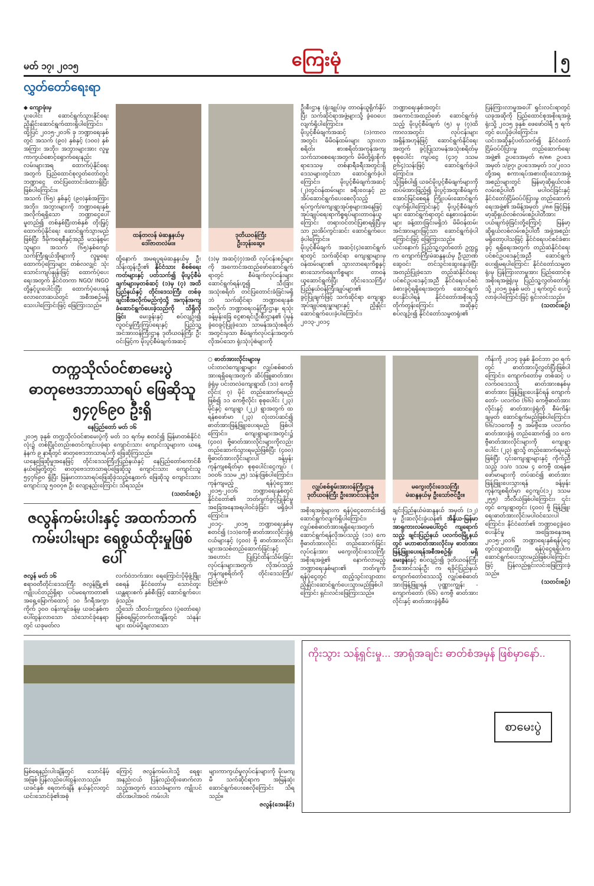မတ် ၁၇၊ ၂၀၁၅ ကြေးမုံ ၅
လွှတ်တော်ရေးရာ
◆ ကျောဖုံးမှ
ပူးပေါင်း ဆောင်ရွက်သွားနိုင်ရေး ညှိနှိုင်းဆောင်ရွက်ထားရှိပါကြောင်း၊ ထို့ပြင် ၂၀၁၅-၂၀၁၆ ခု ဘဏ္ဍာရေးနှစ်တွင် အသက် (၉၀) နှစ်နှင့် (၁၀၀) နှစ်အကြား အဘိုး၊ အဘွားများအား လူမှုကာကွယ်စောင့်ရှောက်ရေးနည်းလမ်းများအရ ထောက်ပံ့နိုင်ရေးအတွက် ပြည်ထောင်စုလွှတ်တော်တွင် ဘဏ္ဍာငွေ တင်ပြတောင်းခံထားရှိပြီးဖြစ်ပါကြောင်း။
အသက် (၆၅) နှစ်နှင့် (၉၀)နှစ်အကြား အဘိုး၊ အဘွားများကို ဘဏ္ဍာရေးနှစ်အလိုက်ရရှိသော ဘဏ္ဍာငွေပေါ်မူတည်၍ တစ်နှစ်ပြီးတစ်နှစ် တိုးမြှင့်ထောက်ပံ့နိုင်ရေး ဆောင်ရွက်သွားမည်ဖြစ်ပြီး ဒီမိုကရေစီနှင့်အညီ မသန်စွမ်းသူများ၊ အသက် (၆၅)နှစ်ကျော် သက်ကြီးရွယ်အိုများကို လူမှုရေးထောက်ပံ့ကြေးများ တစ်လလျှင် သုံးသောင်းကျပ်နှုန်းဖြင့် ထောက်ပံ့ပေးရေးအတွက် နိုင်ငံတကာ NGO/ INGO တို့နှင့်ပူးပေါင်းပြီး ထောက်ပံ့ပေးရန် လောလောဆယ်တွင် အစီအစဉ်မရှိသေးပါကြောင်းဖြင့် ဖြေကြားသည်။
ထန်တလန် မဲဆန္ဒနယ်မှ
ဒေါ်ဇာတလဲမ်း။
ထို့နောက် အမရပူရမဲဆန္ဒနယ်မှ ဦးသိန်းထွန်းဦး၏ နိုင်ငံသား စိစစ်ရေးကတ်များနှင့် ပတ်သက်၍ မိုးပွင့်စီမံချက်များမှတစ်ဆင့် (၁)မှ (၇) အထိ ပြည်နယ်နှင့် တိုင်းဒေသကြီး တစ်ခုချင်းစီအလိုက်မည်ကဲ့သို့ အကုန်အကျခံဆောင်ရွက်ပေးခဲ့သည်ကို သိရှိလိုခြင်း မေးခွန်းနှင့် စပ်လျဉ်း၍ လူဝင်မှုကြီးကြပ်ရေးနှင့် ပြည်သူ့အင်အားဝန်ကြီးဌာန ဒုတိယဝန်ကြီး ဦးဝင်းမြင့်က မိုးပွင့်စီမံချက်အဆင့်
ဒုတိယဝန်ကြီး
ဦးဘုန်းဆွေ။
(၁)မှ အဆင့်(၇)အထိ လုပ်ငန်းစဉ်များကို အကောင်အထည်ဖော်ဆောင်ရွက်ရာတွင် စီမံချက်လုပ်ငန်းများ ဆောင်ရွက်ရန်ဟူ၍ သီးခြားအသုံးစရိတ် တင်ပြတောင်းခံခြင်းမရှိဘဲ သက်ဆိုင်ရာ ဘဏ္ဍာရေးနှစ်အလိုက် ဘဏ္ဍာရေးဝန်ကြီးဌာန၊ ရသုံးခန့်မှန်းခြေ ငွေစာရင်းဦးစီးဌာန၏ ပုံမှန်ခွဲဝေခွင့်ပြုခဲ့သော သာမန်အသုံးစရိတ်အတွင်းမှသာ စီမံချက်လုပ်ငန်းအတွက် လိုအပ်သော ရုံးသုံးပုံစံများကို
ဦးစီးဌာန (ရုံးချုပ်)မှ တာဝန်ယူရိုက်နှိပ်ပြီး သက်ဆိုင်ရာအဖွဲ့များသို့ ခွဲဝေပေးလျက်ရှိပါကြောင်း။
မိုးပွင့်စီမံချက်အဆင့် (၁)ကာလအတွင်း မိမိဝန်ထမ်းများ သွားလာစရိတ်၊ စားစရိတ်အကုန်အကျ သက်သာစေရေးအတွက် မိမိတို့ရုံးစိုက်ရာဒေသမှ တစ်နာရီခရီးအတွင်းရှိ ဒေသများတွင်သာ ဆောင်ရွက်ခဲ့ပါကြောင်း၊ မိုးပွင့်စီမံချက်အဆင့် (၂)တွင်ဝန်ထမ်းများ ခရီးဝေးနှင့် ညအိပ်ဆောင်ရွက်ပေးစေလိုသည့် ရပ်ကွက်/ကျေးရွာအုပ်စုများအနေဖြင့်အုပ်ချုပ်ရေးရာကိစ္စရပ်များတာဝန်ယူကြောင်း တရားဝင်တင်ပြစာရရှိပြီးမှသာ ညအိပ်ကွင်းဆင်း ဆောင်ရွက်ပေးခဲ့ပါကြောင်း။
မိုးပွင့်စီမံချက် အဆင့်(၄)ဆောင်ရွက်ရာတွင် သက်ဆိုင်ရာ ကျေးရွာများမှ ဝန်ထမ်းများ၏ သွားလာရေးကိစ္စနှင့် စားသောက်ရေးကိစ္စများ တာဝန်ယူဆောင်ရွက်ပြီး တိုင်းဒေသကြီး/ပြည်နယ်ဝန်ကြီးချုပ်များ၏ ခွင့်ပြုချက်ဖြင့် သက်ဆိုင်ရာ ကျေးရွာအုပ်ချုပ်ရေးမှူးများနှင့် ညှိနှိုင်းဆောင်ရွက်ပေးခဲ့ပါကြောင်း၊ ၂၀၁၃-၂၀၁၄
ဘဏ္ဍာရေးနှစ်အတွင်း အကောင်အထည်ဖော် ဆောင်ရွက်ခဲ့သည့် မိုးပွင့်စီမံချက် (၅) မှ (၇)ထိ ကာလအတွင်း လုပ်ငန်းများ အရှိန်အဟုန်ဖြင့် ဆောင်ရွက်နိုင်ရေးအတွက် ခွင့်ပြုသာမန်အသုံးစရိတ်မှ စုစုပေါင်း ကျပ်ငွေ (၄၁၇ ဒသမ ၉၆၄)သန်းဖြင့် ဆောင်ရွက်ခဲ့ပါကြောင်း။
သို့ဖြစ်ပါ၍ ယခင်မိုးပွင့်စီမံချက်များကို ထပ်မံအားဖြည့်၍ မိုးပွင့်အထူးစီမံချက် အောင်မြင်စေရန် ကြိုးပမ်းဆောင်ရွက်လျက်ရှိပါကြောင်းနှင့် မိုးပွင့်စီမံချက်များ ဆောင်ရွက်ရာတွင် နေ့စားဝန်ထမ်းများ ခန့်ထားခြင်းမရှိဘဲ မိမိဝန်ထမ်းအင်အားများဖြင့်သာ ဆောင်ရွက်ခဲ့ပါကြောင်းဖြင့် ဖြေကြားသည်။
ယင်းနောက် ပြည်သူ့လွှတ်တော် ဥက္ကဋ္ဌက ကျောက်ကြီးမဲဆန္ဒနယ်မှ ဦးညာဏ်ဆွေဝင်း တင်သွင်းဆွေးနွေးခဲ့ပြီး အတည်ပြုခဲ့သော တည်ဆဲနိုင်ငံရေးပင်စင်ဥပဒေနှင့်အညီ နိုင်ငံရေးပင်စင် ခံစားခွင့်ရရှိရေးအတွက် ဆောင်ရွက်ပေးနိုင်ပါရန် နိုင်ငံတော်အစိုးရသို့ တိုက်တွန်းကြောင်း အဆိုနှင့် စပ်လျဉ်း၍ နိုင်ငံတော်သမ္မတရုံး၏
ပြန်ကြားလာမှုအပေါ် ရှင်းလင်းရာတွင် ယခုအဆိုကို ပြည်ထောင်စုအစိုးရအဖွဲ့ရုံးသို့ ၂၀၁၅ ခုနှစ် ဖေဖော်ဝါရီ ၅ ရက်တွင် ပေးပို့ခဲ့ပါကြောင်း။
ယင်းအဆိုနှင့်ပတ်သက်၍ နိုင်ငံတော်ငြိမ်ဝပ်ပိပြားမှု တည်ဆောက်ရေးအဖွဲ့၏ ဥပဒေအမှတ် ၈/၈၈ ဥပဒေအမှတ် ၁/၉၇၊ ဥပဒေအမှတ် ၁၁/၂၀၁၁ တို့အရ စကားရပ်အစားထိုးသောအဖွဲ့အစည်းများတွင် မြန်မာ့ဆိုရှယ်လစ်လမ်းစဉ်ပါတီ မပါဝင်ခြင်းနှင့် နိုင်ငံတော်ငြိမ်ဝပ်ပိပြားမှု တည်ဆောက်ရေးအဖွဲ့၏ အမိန့်အမှတ် ၂/၈၈ ဖြင့်မြန်မာ့ဆိုရှယ်လစ်လမ်းစဉ်ပါတီအား ပယ်ဖျက်ခဲ့ခြင်းတို့ကြောင့် မြန်မာ့ဆိုရှယ်လစ်လမ်းစဉ်ပါတီ အဖွဲ့အစည်းမရှိတော့ပါသဖြင့် နိုင်ငံရေးပင်စင်ခံစားခွင့် ရရှိရေးအတွက် တည်ဆဲနိုင်ငံရေးပင်စင်ဥပဒေနှင့်အညီ ဆောင်ရွက်ပေး၍မရပါကြောင်း နိုင်ငံတော်သမ္မတရုံးမှ ပြန်ကြားလာမှုအား ပြည်ထောင်စုအစိုးရအဖွဲ့ရုံးမှ ပြည်သူ့လွှတ်တော်ရုံးသို့ ၂၀၁၅ ခုနှစ် မတ် ၂ ရက်တွင် ပေးပို့လာခဲ့ပါကြောင်းဖြင့် ရှင်းလင်းသည်။
(သတင်းစဉ်)
တက္ကသိုလ်ဝင်စာမေးပွဲ ဓာတုဗေဒဘာသာရပ် ဖြေဆိုသူ ၅၄၇၆၉၀ ဦးရှိ
နေပြည်တော် မတ် ၁၆
၂၀၁၅ ခုနှစ် တက္ကသိုလ်ဝင်စာမေးပွဲကို မတ် ၁၁ ရက်မှ စတင်၍ မြန်မာတစ်နိုင်ငံလုံး၌ တစ်ပြိုင်တည်းစတင်ကျင်းပခဲ့ရာ ကျောင်းသား ကျောင်းသူများက ယနေ့နံနက် ၉ နာရီတွင် ဓာတုဗေဒဘာသာရပ်ကို ဖြေဆိုကြသည်။
ယနေ့ဖြေဆိုမှုအနေဖြင့် တိုင်းဒေသကြီး/ပြည်နယ်နှင့် နေပြည်တော်ကောင်စီနယ်မြေတို့တွင် ဓာတုဗေဒဘာသာရပ်ဖြေဆိုသူ ကျောင်းသား ကျောင်းသူ ၅၄၇၆၉၀ ရှိပြီး မြန်မာဘာသာရပ်ဖြေဆိုခဲ့သည့်နေ့ထက် ဖြေဆိုသူ ကျောင်းသား ကျောင်းသူ ၅၀၀၇၈ ဦး လျော့နည်းကြောင်း သိရသည်။
(သတင်းစဉ်)
ဇလွန်ကမ်းပါးနှင့် အထက်ဘက်ကမ်းပါးများ ရေစွယ်ထိုးမှုဖြစ်ပေါ်
ဇလွန် မတ် ၁၆
ဧရာဝတီတိုင်းဒေသကြီး ဇလွန်မြို့၏ ကျိုးပင်တည်ရှိရာ ပင်မရေကာတာ၏ အရှေ့မြောက်ထောင့် ၁၀ ဒီဂရီအကွာ ကိုက် ၃၀၀ ဝန်းကျင်ခန့်မှ ယခင်နှစ်ကပေါ်ထွန်းလာသော သဲသောင်ခုံနေရာတွင် ယခုမတ်လ
လက်ဝဲဘက်အား ရေကြောင်းပိုမိုဖွံ့ဖြိုးစေရန် နိုင်ငံတော်မှ သောင်တူးယန္တရားစက် နှစ်စီးဖြင့် ဆောင်ရွက်ပေးခဲ့သည်။
သို့သော် သီတင်းကျွတ်လ (ပွဲတော်ရေ) မြစ်ရေမြင့်တက်လာချိန်တွင် သဲနုန်းများ ထပ်မံပို့ချလာသော
○ ဓာတ်အားလိုင်းများမှ
ပင်းတလဲကျေးရွာများ လျှပ်စစ်ဓာတ်အားရရှိရေးအတွက် ဆိပ်ဖြူဓာတ်အားခွဲရုံမှ ပင်းတလဲကျေးရွာထိ (၁၁) ကေဗွီလိုင်း( ၇) မိုင် တည်ဆောက်ရမည်ဖြစ်၍ ၁၁ ကေဗွီလိုင်း စုစုပေါင်း (၂၃) မိုင်နှင့် ကျေးရွာ (၂၂) ရွာအတွက် ထရန်စဖော်မာ (၂၃) လုံးတပ်ဆင်၍ ဓာတ်အားဖြန့်ဖြူးပေးရမည် ဖြစ်ပါကြောင်း၊ ကျေးရွာများအတွင်း၌ (၄၀၀) ဗို့ဓာတ်အားလိုင်းများကိုလည်း တည်ဆောက်သွားရမည်ဖြစ်ပြီး (၄၀၀) ဗို့ဓာတ်အားလိုင်းများပါ ခန့်မှန်းကုန်ကျစရိတ်မှာ စုစုပေါင်းငွေကျပ် ( ၁၀၀၆ ဒသမ ၂၅) သန်းဖြစ်ပါကြောင်း၊ ကုန်ကျမည့် ရန်ပုံငွေအား ၂၀၁၅-၂၀၁၆ ဘဏ္ဍာရေးနှစ်တွင် နိုင်ငံတော်၏ ဘတ်ဂျက်ခွင့်ပြုနိုင်မှု အခြေအနေအရပါဝင်ခဲ့ခြင်း မရှိခဲ့ပါကြောင်း။
၂၀၁၄- ၂၀၁၅ ဘဏ္ဍာရေးနှစ်မှ စတင်၍ (၁၁)ကေဗွီ ဓာတ်အားလိုင်းခွဲရုံငယ်များနှင့် (၄၀၀) ဗို့ ဓာတ်အားလိုင်းများအသစ်တည်ဆောက်ခြင်းနှင့် အဟောင်း ပြုပြင်ထိန်းသိမ်းခြင်းလုပ်ငန်းများအတွက် လိုအပ်သည့်ကုန်ကျစရိတ်ကို တိုင်းဒေသကြီး/ ပြည်နယ်
လျှပ်စစ်စွမ်းအားဝန်ကြီးဌာန
ဒုတိယဝန်ကြီး ဦးအောင်သန်းဦး။
အစိုးရအဖွဲ့များက ရန်ပုံငွေတောင်းခံ၍ ဆောင်ရွက်လျက်ရှိပါကြောင်း၊ လျှပ်စစ်ဓာတ်အားရရှိရေးအတွက် ဆောင်ရွက်ရန်လိုအပ်သည့် (၁၁) ကေဗွီဓာတ်အားလိုင်း တည်ဆောက်ခြင်းလုပ်ငန်းအား မကွေးတိုင်းဒေသကြီးအစိုးရအဖွဲ့၏ နောက်လာမည့် ဘဏ္ဍာရေးနှစ်များ၏ ဘတ်ဂျက်ရန်ပုံငွေတွင် ထည့်သွင်းလျာထား ညှိနှိုင်းဆောင်ရွက်ပေးသွားမည်ဖြစ်ပါကြောင်း ရှင်းလင်းဖြေကြားသည်။
မကွေးတိုင်းဒေသကြီး
မဲဆန္ဒနယ်မှ ဦးသော်ဇင်ဦး။
ချင်းပြည်နယ်မဲဆန္ဒနယ် အမှတ် (၁၂) မှ ဦးဆလိုင်းခွဲယန်၏ အိန္ဒိယ-မြန်မာ အာရှကားလမ်းမပေါ်တွင် ကျရောက်သည့် ချင်းပြည်နယ် ပလက်ဝမြို့နယ်တွင် မဟာဓာတ်အားလိုင်းမှ ဓာတ်အားဖြန့်ဖြူးပေးရန်အစီအစဉ်ရှိ၊ မရှိ မေးခွန်းနှင့် စပ်လျဉ်း၍ ဒုတိယဝန်ကြီး ဦးအောင်သန်းဦး က ရခိုင်ပြည်နယ် ကျောက်တော်ဒေသသို့ လျှပ်စစ်ဓာတ်အားဖြန့်ဖြူးရန် ပုဏ္ဏားကျွန်း - ကျောက်တော် (၆၆) ကေဗွီ ဓာတ်အားလိုင်းနှင့် ဓာတ်အားခွဲရုံစီမံ
ကိန်းကို ၂၀၁၄ ခုနှစ် နိုဝင်ဘာ ၃၀ ရက်တွင် ဓာတ်အားပို့လွှတ်ပြီးဖြစ်ပါကြောင်း၊ ကျောက်တော်မှ တစ်ဆင့် ပလက်ဝဒေသသို့ ဓာတ်အားစနစ်မှ ဓာတ်အား ဖြန့်ဖြူးပေးနိုင်ရန် ကျောက်တော်- ပလက်ဝ (၆၆) ကေဗွီဓာတ်အားလိုင်းနှင့် ဓာတ်အားခွဲရုံကို စီမံကိန်းချမှတ် ဆောင်ရွက်မည်ဖြစ်ပါကြောင်း၊ ၆၆/၁၁ကေဗွီ ၅ အမ်ဗွီအေ ပလက်ဝ ဓာတ်အားခွဲရုံ တည်ဆောက်၍ ၁၁ ကေဗွီဓာတ်အားလိုင်းများကို ကျေးရွာပေါင်း (၂၃) ရွာသို့ တည်ဆောက်ရမည်ဖြစ်ပြီး ၎င်းကျေးရွာများနှင့် ကိုက်ညီသည့် ၁၁/၀ ဒသမ ၄ ကေဗွီ ထရန်စဖော်မာများကို တပ်ဆင်၍ ဓာတ်အားဖြန့်ဖြူးပေးသွားရန် ခန့်မှန်းကုန်ကျစရိတ်မှာ ငွေကျပ်(၁၂ ဒသမ ၂၅၅) ဘီလီယံဖြစ်ပါကြောင်း၊ ၎င်းတွင် ကျေးရွာတွင်း (၄၀၀) ဗို့ ဖြန့်ဖြူးရေးဓာတ်အားလိုင်းမပါဝင်သေးပါကြောင်း၊ နိုင်ငံတော်၏ ဘဏ္ဍာငွေခွဲဝေပေးနိုင်မှု အခြေအနေအရ ၂၀၁၅-၂၀၁၆ ဘဏ္ဍာရေးနှစ်ရန်ပုံငွေတွင်လျာထားပြီး ရန်ပုံငွေရရှိပါက ဆောင်ရွက်ပေးသွားမည်ဖြစ်ပါကြောင်းဖြင့် ပြန်လည်ရှင်းလင်းဖြေကြားခဲ့သည်။
(သတင်းစဉ်)
မြစ်ရေနည်းပါးချိန်တွင် သောင်နိမ့်အဖြစ် ပြန်လည်ပေါ်ထွန်းလာသည်။
ယခင်နှစ် ရေတက်ချိန် နယ်နှင့်လတွင် ယင်းသောင်ခုံ၏အစုံ
ကြောင့် ဇလွန်ကမ်းပါးသို့ ရေစူးအနည်းငယ် ပြန်လည်ထိုးဖောက်လာသည့်အတွက် ဒေသခံများက ကျိုးပင်ထိပ်အပါအဝင် ကမ်းပါး
များကာကွယ်မှုလုပ်ငန်းများကို မိုးမကျမီ သက်ဆိုင်ရာက အမြန်ဆုံး ဆောင်ရွက်ပေးစေလိုကြောင်း သိရသည်။
ဇလွန်(အေးနိုင်)
ကိုးသွား သန့်ရှင်းမှု... အာရုံအချင်း ဓာတ်စံအမှန် ဖြစ်မှာနော်..
စာမေးပွဲ